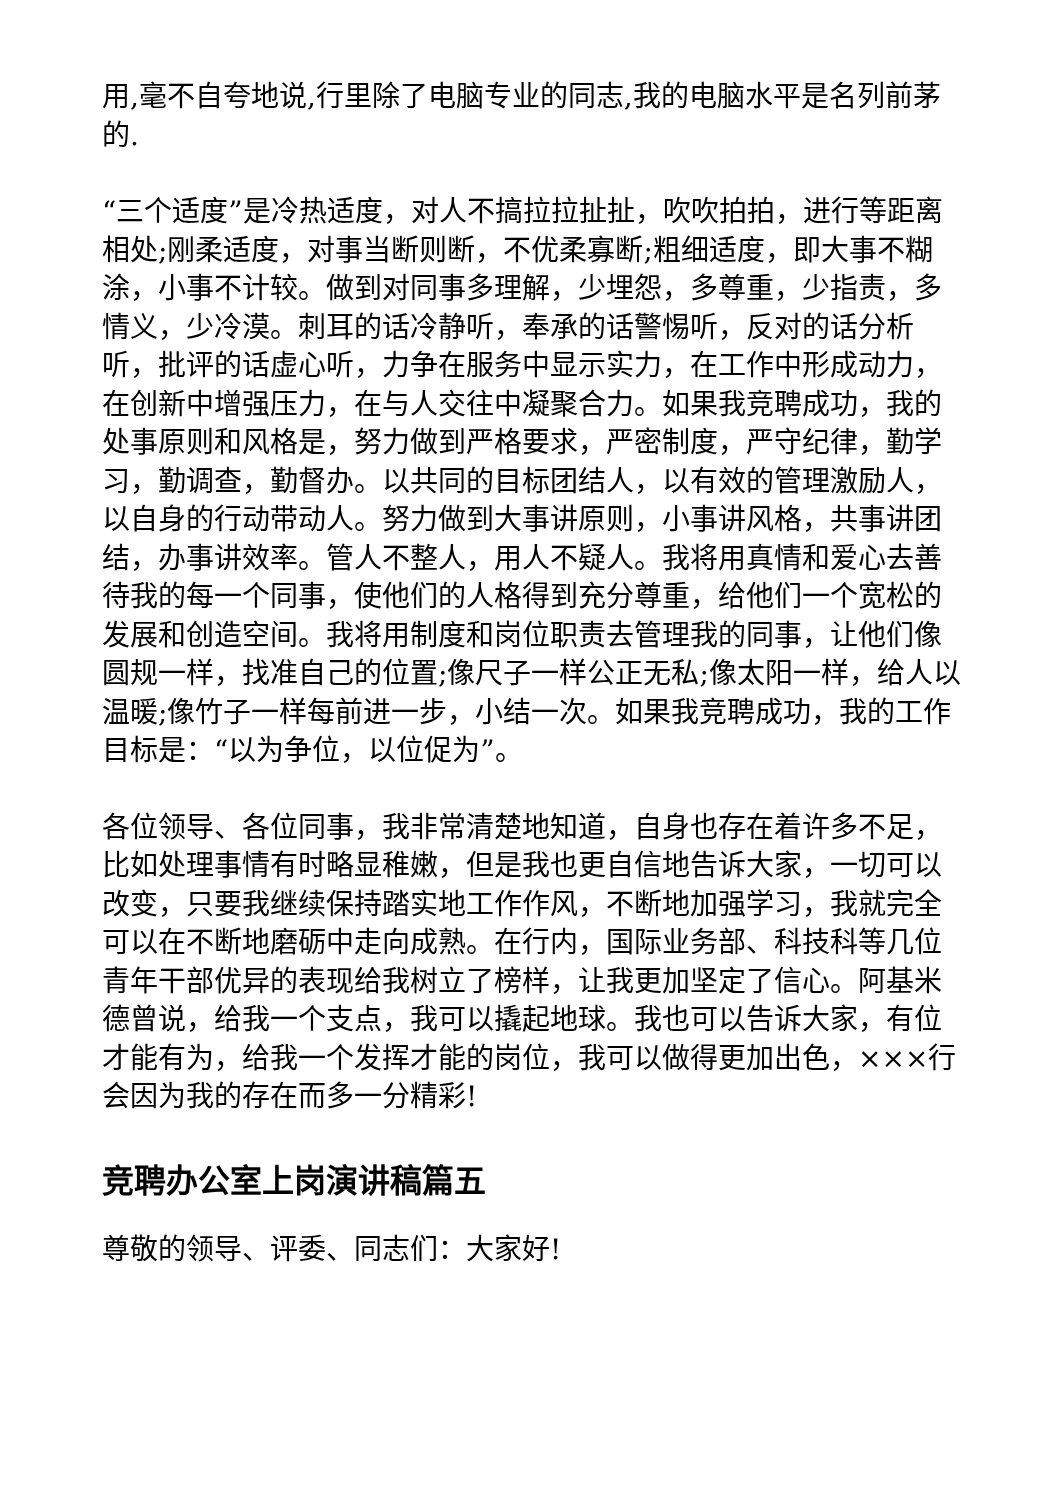用,毫不自夸地说,行里除了电脑专业的同志,我的电脑水平是名列前茅的.
“三个适度”是冷热适度，对人不搞拉拉扯扯，吹吹拍拍，进行等距离相处;刚柔适度，对事当断则断，不优柔寡断;粗细适度，即大事不糊涂，小事不计较。做到对同事多理解，少埋怨，多尊重，少指责，多情义，少冷漠。刺耳的话冷静听，奉承的话警惕听，反对的话分析听，批评的话虚心听，力争在服务中显示实力，在工作中形成动力，在创新中增强压力，在与人交往中凝聚合力。如果我竞聘成功，我的处事原则和风格是，努力做到严格要求，严密制度，严守纪律，勤学习，勤调查，勤督办。以共同的目标团结人，以有效的管理激励人，以自身的行动带动人。努力做到大事讲原则，小事讲风格，共事讲团结，办事讲效率。管人不整人，用人不疑人。我将用真情和爱心去善待我的每一个同事，使他们的人格得到充分尊重，给他们一个宽松的发展和创造空间。我将用制度和岗位职责去管理我的同事，让他们像圆规一样，找准自己的位置;像尺子一样公正无私;像太阳一样，给人以温暖;像竹子一样每前进一步，小结一次。如果我竞聘成功，我的工作目标是：“以为争位，以位促为”。
各位领导、各位同事，我非常清楚地知道，自身也存在着许多不足，比如处理事情有时略显稚嫩，但是我也更自信地告诉大家，一切可以改变，只要我继续保持踏实地工作作风，不断地加强学习，我就完全可以在不断地磨砺中走向成熟。在行内，国际业务部、科技科等几位青年干部优异的表现给我树立了榜样，让我更加坚定了信心。阿基米德曾说，给我一个支点，我可以撬起地球。我也可以告诉大家，有位才能有为，给我一个发挥才能的岗位，我可以做得更加出色，×××行会因为我的存在而多一分精彩!
竞聘办公室上岗演讲稿篇五
尊敬的领导、评委、同志们：大家好!